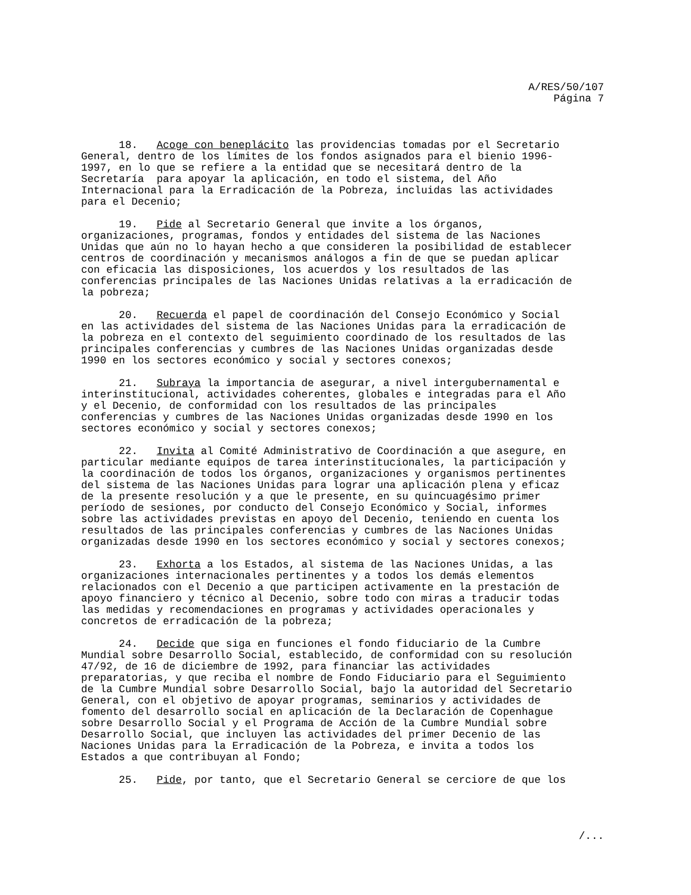A/RES/50/107
Página 7
18. Acoge con beneplácito las providencias tomadas por el Secretario General, dentro de los límites de los fondos asignados para el bienio 1996- 1997, en lo que se refiere a la entidad que se necesitará dentro de la Secretaría para apoyar la aplicación, en todo el sistema, del Año Internacional para la Erradicación de la Pobreza, incluidas las actividades para el Decenio;
19. Pide al Secretario General que invite a los órganos, organizaciones, programas, fondos y entidades del sistema de las Naciones Unidas que aún no lo hayan hecho a que consideren la posibilidad de establecer centros de coordinación y mecanismos análogos a fin de que se puedan aplicar con eficacia las disposiciones, los acuerdos y los resultados de las conferencias principales de las Naciones Unidas relativas a la erradicación de la pobreza;
20. Recuerda el papel de coordinación del Consejo Económico y Social en las actividades del sistema de las Naciones Unidas para la erradicación de la pobreza en el contexto del seguimiento coordinado de los resultados de las principales conferencias y cumbres de las Naciones Unidas organizadas desde 1990 en los sectores económico y social y sectores conexos;
21. Subraya la importancia de asegurar, a nivel intergubernamental e interinstitucional, actividades coherentes, globales e integradas para el Año y el Decenio, de conformidad con los resultados de las principales conferencias y cumbres de las Naciones Unidas organizadas desde 1990 en los sectores económico y social y sectores conexos;
22. Invita al Comité Administrativo de Coordinación a que asegure, en particular mediante equipos de tarea interinstitucionales, la participación y la coordinación de todos los órganos, organizaciones y organismos pertinentes del sistema de las Naciones Unidas para lograr una aplicación plena y eficaz de la presente resolución y a que le presente, en su quincuagésimo primer período de sesiones, por conducto del Consejo Económico y Social, informes sobre las actividades previstas en apoyo del Decenio, teniendo en cuenta los resultados de las principales conferencias y cumbres de las Naciones Unidas organizadas desde 1990 en los sectores económico y social y sectores conexos;
23. Exhorta a los Estados, al sistema de las Naciones Unidas, a las organizaciones internacionales pertinentes y a todos los demás elementos relacionados con el Decenio a que participen activamente en la prestación de apoyo financiero y técnico al Decenio, sobre todo con miras a traducir todas las medidas y recomendaciones en programas y actividades operacionales y concretos de erradicación de la pobreza;
24. Decide que siga en funciones el fondo fiduciario de la Cumbre Mundial sobre Desarrollo Social, establecido, de conformidad con su resolución 47/92, de 16 de diciembre de 1992, para financiar las actividades preparatorias, y que reciba el nombre de Fondo Fiduciario para el Seguimiento de la Cumbre Mundial sobre Desarrollo Social, bajo la autoridad del Secretario General, con el objetivo de apoyar programas, seminarios y actividades de fomento del desarrollo social en aplicación de la Declaración de Copenhague sobre Desarrollo Social y el Programa de Acción de la Cumbre Mundial sobre Desarrollo Social, que incluyen las actividades del primer Decenio de las Naciones Unidas para la Erradicación de la Pobreza, e invita a todos los Estados a que contribuyan al Fondo;
25. Pide, por tanto, que el Secretario General se cerciore de que los
/...